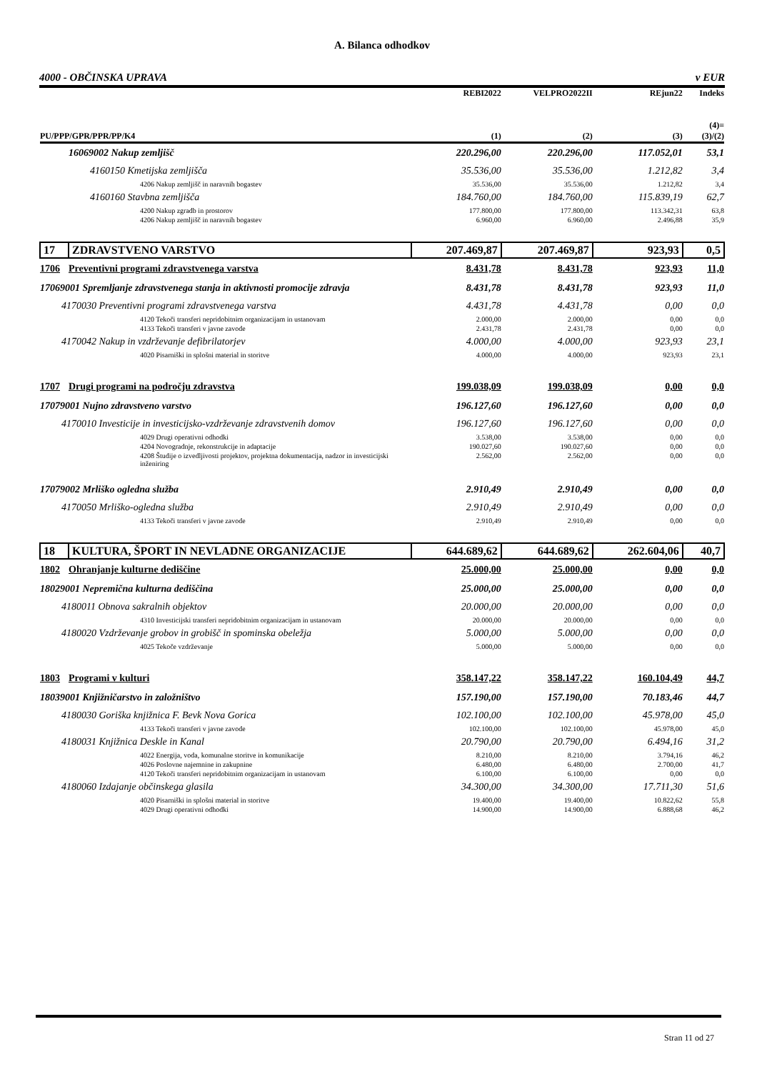A. Bilanca odhodkov
4000 - OBČINSKA UPRAVA v EUR
| | | REBI2022 | VELPRO2022II | REjun22 | Indeks |
| --- | --- | --- | --- | --- | --- |
| PU/PPP/GPR/PPR/PP/K4 | | (1) | (2) | (3) | (4)= (3)/(2) |
| 16069002 Nakup zemljišč | | 220.296,00 | 220.296,00 | 117.052,01 | 53,1 |
| 4160150 Kmetijska zemljišča | | 35.536,00 | 35.536,00 | 1.212,82 | 3,4 |
| 4206 Nakup zemljišč in naravnih bogastev | | 35.536,00 | 35.536,00 | 1.212,82 | 3,4 |
| 4160160 Stavbna zemljišča | | 184.760,00 | 184.760,00 | 115.839,19 | 62,7 |
| 4200 Nakup zgradb in prostorov | | 177.800,00 | 177.800,00 | 113.342,31 | 63,8 |
| 4206 Nakup zemljišč in naravnih bogastev | | 6.960,00 | 6.960,00 | 2.496,88 | 35,9 |
| 17 | ZDRAVSTVENO VARSTVO | 207.469,87 | 207.469,87 | 923,93 | 0,5 |
| 1706 | Preventivni programi zdravstvenega varstva | 8.431,78 | 8.431,78 | 923,93 | 11,0 |
| 17069001 Spremljanje zdravstvenega stanja in aktivnosti promocije zdravja | | 8.431,78 | 8.431,78 | 923,93 | 11,0 |
| 4170030 Preventivni programi zdravstvenega varstva | | 4.431,78 | 4.431,78 | 0,00 | 0,0 |
| 4120 Tekoči transferi nepridobitnim organizacijam in ustanovam | | 2.000,00 | 2.000,00 | 0,00 | 0,0 |
| 4133 Tekoči transferi v javne zavode | | 2.431,78 | 2.431,78 | 0,00 | 0,0 |
| 4170042 Nakup in vzdrževanje defibrilatorjev | | 4.000,00 | 4.000,00 | 923,93 | 23,1 |
| 4020 Pisarniški in splošni material in storitve | | 4.000,00 | 4.000,00 | 923,93 | 23,1 |
| 1707 | Drugi programi na področju zdravstva | 199.038,09 | 199.038,09 | 0,00 | 0,0 |
| 17079001 Nujno zdravstveno varstvo | | 196.127,60 | 196.127,60 | 0,00 | 0,0 |
| 4170010 Investicije in investicijsko-vzdrževanje zdravstvenih domov | | 196.127,60 | 196.127,60 | 0,00 | 0,0 |
| 4029 Drugi operativni odhodki | | 3.538,00 | 3.538,00 | 0,00 | 0,0 |
| 4204 Novogradnje, rekonstrukcije in adaptacije | | 190.027,60 | 190.027,60 | 0,00 | 0,0 |
| 4208 Študije o izvedljivosti projektov, projektna dokumentacija, nadzor in investicijski inženiring | | 2.562,00 | 2.562,00 | 0,00 | 0,0 |
| 17079002 Mrliško ogledna služba | | 2.910,49 | 2.910,49 | 0,00 | 0,0 |
| 4170050 Mrliško-ogledna služba | | 2.910,49 | 2.910,49 | 0,00 | 0,0 |
| 4133 Tekoči transferi v javne zavode | | 2.910,49 | 2.910,49 | 0,00 | 0,0 |
| 18 | KULTURA, ŠPORT IN NEVLADNE ORGANIZACIJE | 644.689,62 | 644.689,62 | 262.604,06 | 40,7 |
| 1802 | Ohranjanje kulturne dediščine | 25.000,00 | 25.000,00 | 0,00 | 0,0 |
| 18029001 Nepremična kulturna dediščina | | 25.000,00 | 25.000,00 | 0,00 | 0,0 |
| 4180011 Obnova sakralnih objektov | | 20.000,00 | 20.000,00 | 0,00 | 0,0 |
| 4310 Investicijski transferi nepridobitnim organizacijam in ustanovam | | 20.000,00 | 20.000,00 | 0,00 | 0,0 |
| 4180020 Vzdrževanje grobov in grobišč in spominska obeležja | | 5.000,00 | 5.000,00 | 0,00 | 0,0 |
| 4025 Tekoče vzdrževanje | | 5.000,00 | 5.000,00 | 0,00 | 0,0 |
| 1803 | Programi v kulturi | 358.147,22 | 358.147,22 | 160.104,49 | 44,7 |
| 18039001 Knjižničarstvo in založništvo | | 157.190,00 | 157.190,00 | 70.183,46 | 44,7 |
| 4180030 Goriška knjižnica F. Bevk Nova Gorica | | 102.100,00 | 102.100,00 | 45.978,00 | 45,0 |
| 4133 Tekoči transferi v javne zavode | | 102.100,00 | 102.100,00 | 45.978,00 | 45,0 |
| 4180031 Knjižnica Deskle in Kanal | | 20.790,00 | 20.790,00 | 6.494,16 | 31,2 |
| 4022 Energija, voda, komunalne storitve in komunikacije | | 8.210,00 | 8.210,00 | 3.794,16 | 46,2 |
| 4026 Poslovne najemnine in zakupnine | | 6.480,00 | 6.480,00 | 2.700,00 | 41,7 |
| 4120 Tekoči transferi nepridobitnim organizacijam in ustanovam | | 6.100,00 | 6.100,00 | 0,00 | 0,0 |
| 4180060 Izdajanje občinskega glasila | | 34.300,00 | 34.300,00 | 17.711,30 | 51,6 |
| 4020 Pisarniški in splošni material in storitve | | 19.400,00 | 19.400,00 | 10.822,62 | 55,8 |
| 4029 Drugi operativni odhodki | | 14.900,00 | 14.900,00 | 6.888,68 | 46,2 |
Stran 11 od 27